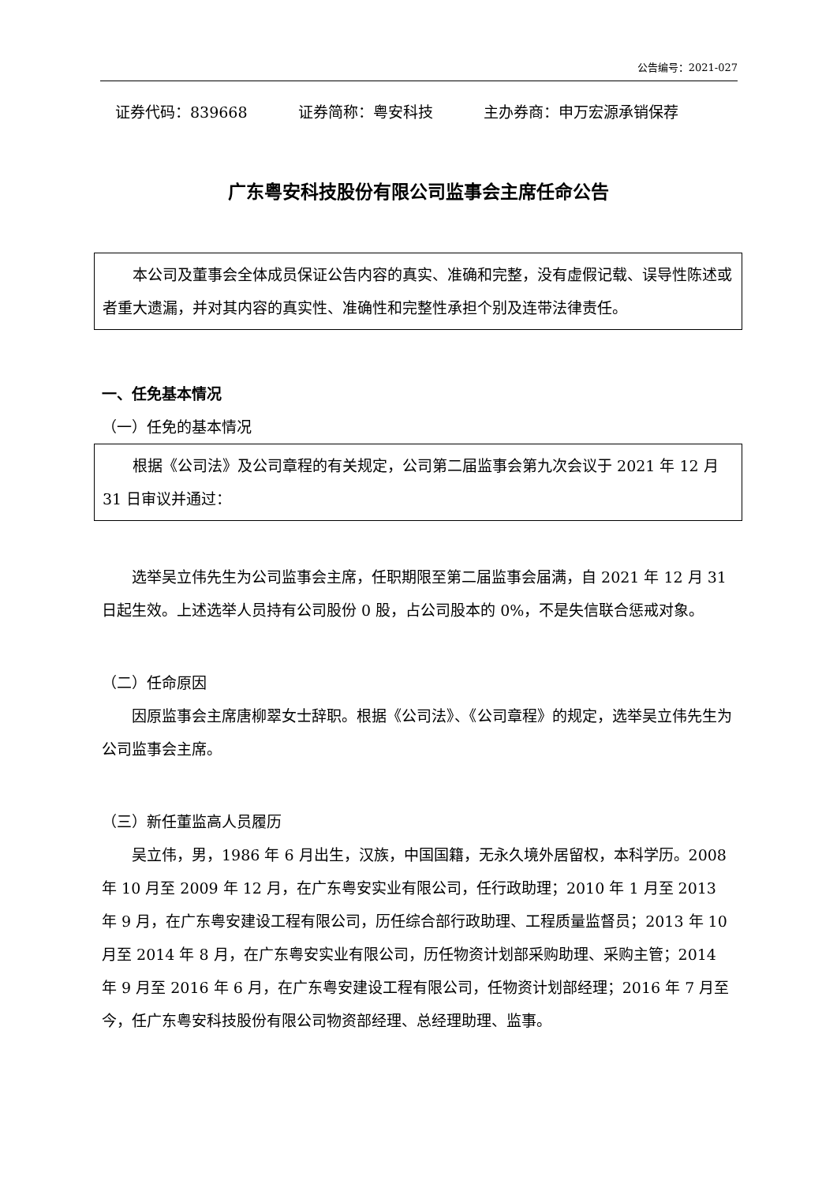公告编号：2021-027
证券代码：839668 证券简称：粤安科技 主办券商：申万宏源承销保荐
广东粤安科技股份有限公司监事会主席任命公告
本公司及董事会全体成员保证公告内容的真实、准确和完整，没有虚假记载、误导性陈述或者重大遗漏，并对其内容的真实性、准确性和完整性承担个别及连带法律责任。
一、任免基本情况
（一）任免的基本情况
根据《公司法》及公司章程的有关规定，公司第二届监事会第九次会议于 2021 年 12 月 31 日审议并通过：
选举吴立伟先生为公司监事会主席，任职期限至第二届监事会届满，自 2021 年 12 月 31 日起生效。上述选举人员持有公司股份 0 股，占公司股本的 0%，不是失信联合惩戒对象。
（二）任命原因
因原监事会主席唐柳翠女士辞职。根据《公司法》、《公司章程》的规定，选举吴立伟先生为公司监事会主席。
（三）新任董监高人员履历
吴立伟，男，1986 年 6 月出生，汉族，中国国籍，无永久境外居留权，本科学历。2008 年 10 月至 2009 年 12 月，在广东粤安实业有限公司，任行政助理；2010 年 1 月至 2013 年 9 月，在广东粤安建设工程有限公司，历任综合部行政助理、工程质量监督员；2013 年 10 月至 2014 年 8 月，在广东粤安实业有限公司，历任物资计划部采购助理、采购主管；2014 年 9 月至 2016 年 6 月，在广东粤安建设工程有限公司，任物资计划部经理；2016 年 7 月至今，任广东粤安科技股份有限公司物资部经理、总经理助理、监事。